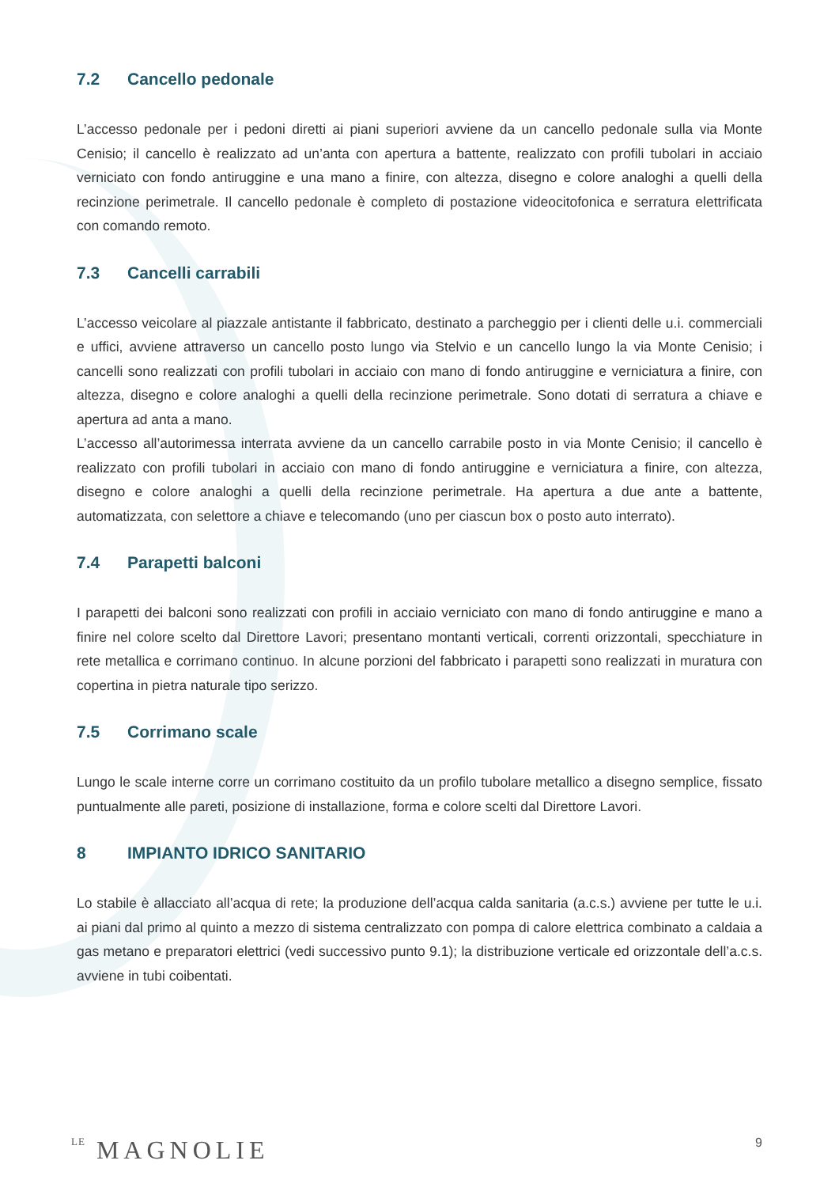7.2 Cancello pedonale
L’accesso pedonale per i pedoni diretti ai piani superiori avviene da un cancello pedonale sulla via Monte Cenisio; il cancello è realizzato ad un’anta con apertura a battente, realizzato con profili tubolari in acciaio verniciato con fondo antiruggine e una mano a finire, con altezza, disegno e colore analoghi a quelli della recinzione perimetrale. Il cancello pedonale è completo di postazione videocitofonica e serratura elettrificata con comando remoto.
7.3 Cancelli carrabili
L’accesso veicolare al piazzale antistante il fabbricato, destinato a parcheggio per i clienti delle u.i. commerciali e uffici, avviene attraverso un cancello posto lungo via Stelvio e un cancello lungo la via Monte Cenisio; i cancelli sono realizzati con profili tubolari in acciaio con mano di fondo antiruggine e verniciatura a finire, con altezza, disegno e colore analoghi a quelli della recinzione perimetrale. Sono dotati di serratura a chiave e apertura ad anta a mano.
L’accesso all’autorimessa interrata avviene da un cancello carrabile posto in via Monte Cenisio; il cancello è realizzato con profili tubolari in acciaio con mano di fondo antiruggine e verniciatura a finire, con altezza, disegno e colore analoghi a quelli della recinzione perimetrale. Ha apertura a due ante a battente, automatizzata, con selettore a chiave e telecomando (uno per ciascun box o posto auto interrato).
7.4 Parapetti balconi
I parapetti dei balconi sono realizzati con profili in acciaio verniciato con mano di fondo antiruggine e mano a finire nel colore scelto dal Direttore Lavori; presentano montanti verticali, correnti orizzontali, specchiature in rete metallica e corrimano continuo. In alcune porzioni del fabbricato i parapetti sono realizzati in muratura con copertina in pietra naturale tipo serizzo.
7.5 Corrimano scale
Lungo le scale interne corre un corrimano costituito da un profilo tubolare metallico a disegno semplice, fissato puntualmente alle pareti, posizione di installazione, forma e colore scelti dal Direttore Lavori.
8 IMPIANTO IDRICO SANITARIO
Lo stabile è allacciato all’acqua di rete; la produzione dell’acqua calda sanitaria (a.c.s.) avviene per tutte le u.i. ai piani dal primo al quinto a mezzo di sistema centralizzato con pompa di calore elettrica combinato a caldaia a gas metano e preparatori elettrici (vedi successivo punto 9.1); la distribuzione verticale ed orizzontale dell’a.c.s. avviene in tubi coibentati.
LE MAGNOLIE
9